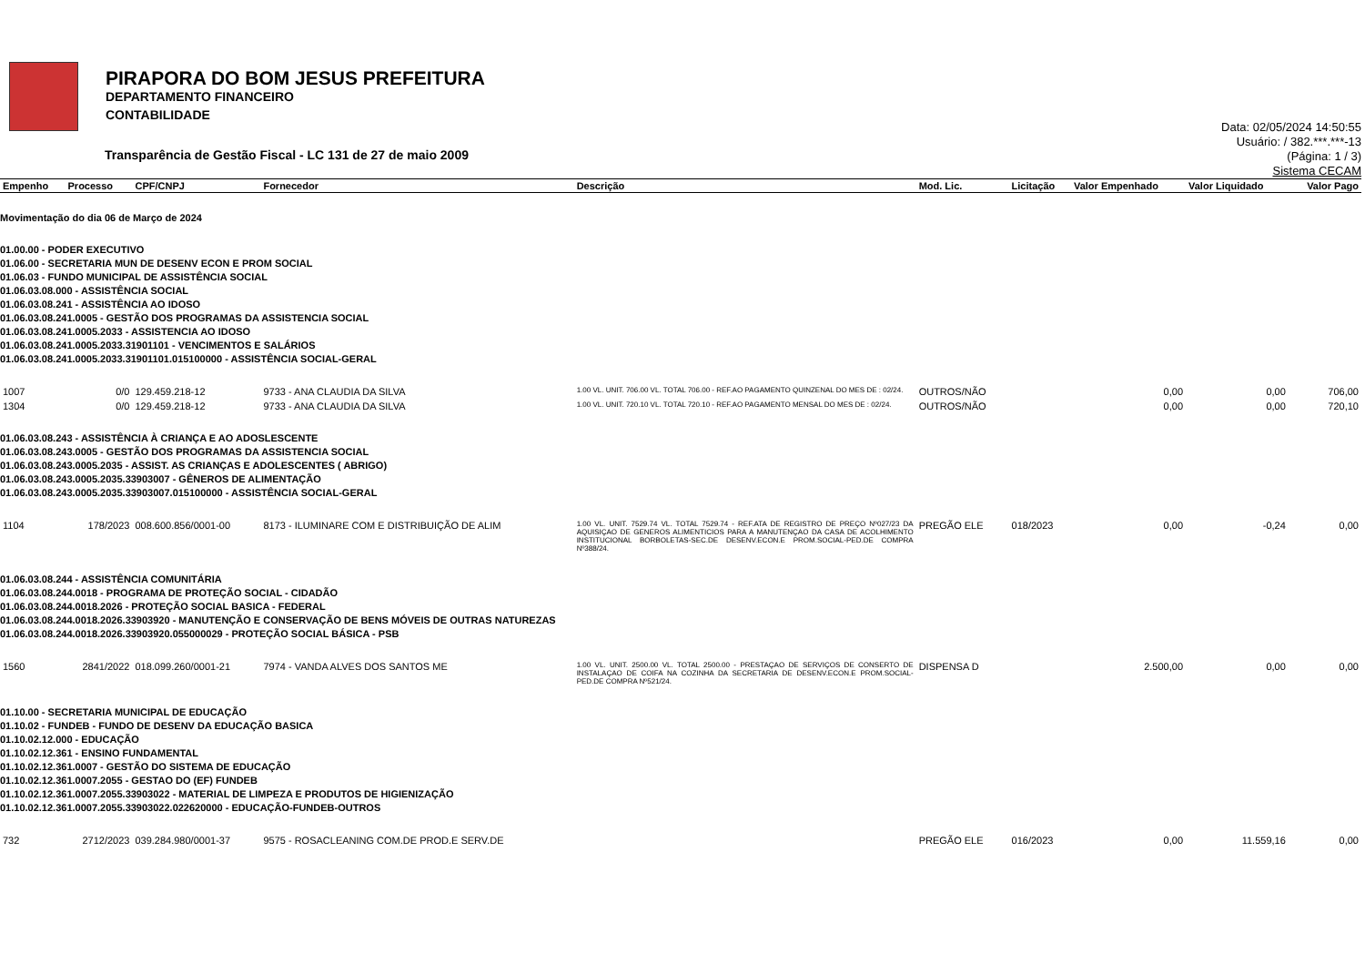PIRAPORA DO BOM JESUS PREFEITURA
DEPARTAMENTO FINANCEIRO
CONTABILIDADE
Data: 02/05/2024 14:50:55
Usuário: / 382.***.***-13
(Página: 1 / 3)
Sistema CECAM
Transparência de Gestão Fiscal - LC 131 de 27 de maio 2009
| Empenho | Processo | CPF/CNPJ | Fornecedor | Descrição | Mod. Lic. | Licitação | Valor Empenhado | Valor Liquidado | Valor Pago |
| --- | --- | --- | --- | --- | --- | --- | --- | --- | --- |
| Movimentação do dia 06 de Março de 2024 | | | | | | | | | |
| 01.00.00 - PODER EXECUTIVO 01.06.00 - SECRETARIA MUN DE DESENV ECON E PROM SOCIAL 01.06.03 - FUNDO MUNICIPAL DE ASSISTÊNCIA SOCIAL 01.06.03.08.000 - ASSISTÊNCIA SOCIAL 01.06.03.08.241 - ASSISTÊNCIA AO IDOSO 01.06.03.08.241.0005 - GESTÃO DOS PROGRAMAS DA ASSISTENCIA SOCIAL 01.06.03.08.241.0005.2033 - ASSISTENCIA AO IDOSO 01.06.03.08.241.0005.2033.31901101 - VENCIMENTOS E SALÁRIOS 01.06.03.08.241.0005.2033.31901101.015100000 - ASSISTÊNCIA SOCIAL-GERAL | | | | | | | | | |
| 1007 | 0/0 | 129.459.218-12 | 9733 - ANA CLAUDIA DA SILVA | 1.00 VL. UNIT. 706.00 VL. TOTAL 706.00 - REF.AO PAGAMENTO QUINZENAL DO MES DE : 02/24. | OUTROS/NÃO | | 0,00 | 0,00 | 706,00 |
| 1304 | 0/0 | 129.459.218-12 | 9733 - ANA CLAUDIA DA SILVA | 1.00 VL. UNIT. 720.10 VL. TOTAL 720.10 - REF.AO PAGAMENTO MENSAL DO MES DE : 02/24. | OUTROS/NÃO | | 0,00 | 0,00 | 720,10 |
| 01.06.03.08.243 - ASSISTÊNCIA À CRIANÇA E AO ADOSLESCENTE 01.06.03.08.243.0005 - GESTÃO DOS PROGRAMAS DA ASSISTENCIA SOCIAL 01.06.03.08.243.0005.2035 - ASSIST. AS CRIANÇAS E ADOLESCENTES ( ABRIGO) 01.06.03.08.243.0005.2035.33903007 - GÊNEROS DE ALIMENTAÇÃO 01.06.03.08.243.0005.2035.33903007.015100000 - ASSISTÊNCIA SOCIAL-GERAL | | | | | | | | | |
| 1104 | 178/2023 | 008.600.856/0001-00 | 8173 - ILUMINARE COM E DISTRIBUIÇÃO DE ALIM | 1.00 VL. UNIT. 7529.74 VL. TOTAL 7529.74 - REF.ATA DE REGISTRO DE PREÇO Nº027/23 DA AQUISIÇAO DE GENEROS ALIMENTICIOS PARA A MANUTENÇAO DA CASA DE ACOLHIMENTO INSTITUCIONAL BORBOLETAS-SEC.DE DESENV.ECON.E PROM.SOCIAL-PED.DE COMPRA Nº388/24. | PREGÃO ELE | 018/2023 | 0,00 | -0,24 | 0,00 |
| 01.06.03.08.244 - ASSISTÊNCIA COMUNITÁRIA 01.06.03.08.244.0018 - PROGRAMA DE PROTEÇÃO SOCIAL - CIDADÃO 01.06.03.08.244.0018.2026 - PROTEÇÃO SOCIAL BASICA - FEDERAL 01.06.03.08.244.0018.2026.33903920 - MANUTENÇÃO E CONSERVAÇÃO DE BENS MÓVEIS DE OUTRAS NATUREZAS 01.06.03.08.244.0018.2026.33903920.055000029 - PROTEÇÃO SOCIAL BÁSICA - PSB | | | | | | | | | |
| 1560 | 2841/2022 | 018.099.260/0001-21 | 7974 - VANDA ALVES DOS SANTOS ME | 1.00 VL. UNIT. 2500.00 VL. TOTAL 2500.00 - PRESTAÇAO DE SERVIÇOS DE CONSERTO DE INSTALAÇAO DE COIFA NA COZINHA DA SECRETARIA DE DESENV.ECON.E PROM.SOCIAL-PED.DE COMPRA Nº521/24. | DISPENSA D | | 2.500,00 | 0,00 | 0,00 |
| 01.10.00 - SECRETARIA MUNICIPAL DE EDUCAÇÃO 01.10.02 - FUNDEB - FUNDO DE DESENV DA EDUCAÇÃO BASICA 01.10.02.12.000 - EDUCAÇÃO 01.10.02.12.361 - ENSINO FUNDAMENTAL 01.10.02.12.361.0007 - GESTÃO DO SISTEMA DE EDUCAÇÃO 01.10.02.12.361.0007.2055 - GESTAO DO (EF) FUNDEB 01.10.02.12.361.0007.2055.33903022 - MATERIAL DE LIMPEZA E PRODUTOS DE HIGIENIZAÇÃO 01.10.02.12.361.0007.2055.33903022.022620000 - EDUCAÇÃO-FUNDEB-OUTROS | | | | | | | | | |
| 732 | 2712/2023 | 039.284.980/0001-37 | 9575 - ROSACLEANING COM.DE PROD.E SERV.DE | | PREGÃO ELE | 016/2023 | 0,00 | 11.559,16 | 0,00 |